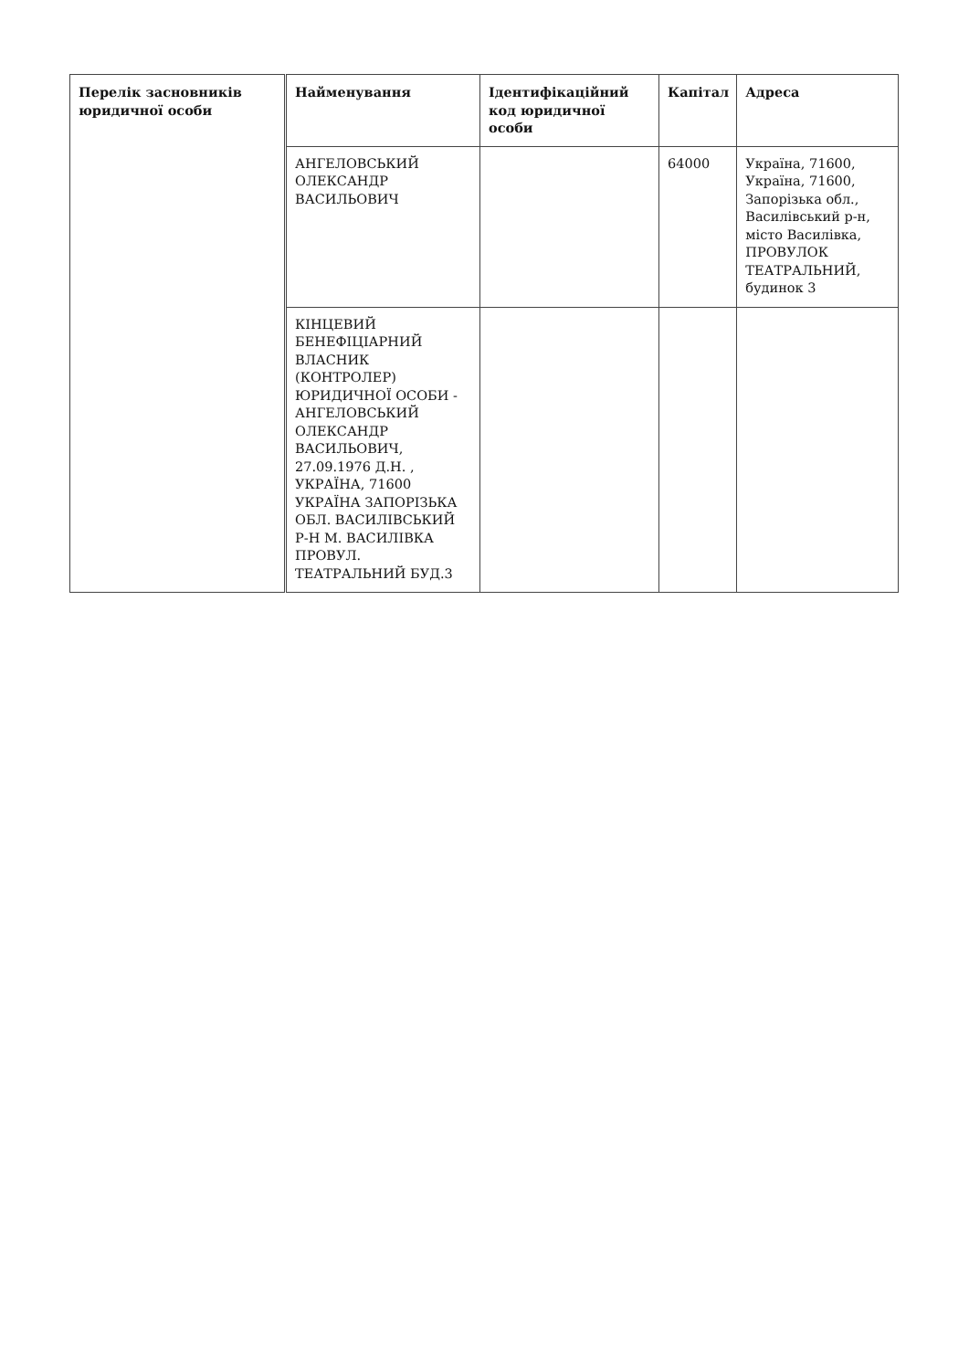| Перелік засновників юридичної особи | Найменування | Ідентифікаційний код юридичної особи | Капітал | Адреса |
| --- | --- | --- | --- | --- |
| | АНГЕЛОВСЬКИЙ ОЛЕКСАНДР ВАСИЛЬОВИЧ | | 64000 | Україна, 71600, Україна, 71600, Запорізька обл., Василівський р-н, місто Василівка, ПРОВУЛОК ТЕАТРАЛЬНИЙ, будинок 3 |
| | КІНЦЕВИЙ БЕНЕФІЦІАРНИЙ ВЛАСНИК (КОНТРОЛЕР) ЮРИДИЧНОЇ ОСОБИ - АНГЕЛОВСЬКИЙ ОЛЕКСАНДР ВАСИЛЬОВИЧ, 27.09.1976 Д.Н. , УКРАЇНА, 71600 УКРАЇНА ЗАПОРІЗЬКА ОБЛ. ВАСИЛІВСЬКИЙ Р-Н М. ВАСИЛІВКА ПРОВУЛ. ТЕАТРАЛЬНИЙ БУД.3 | | | |